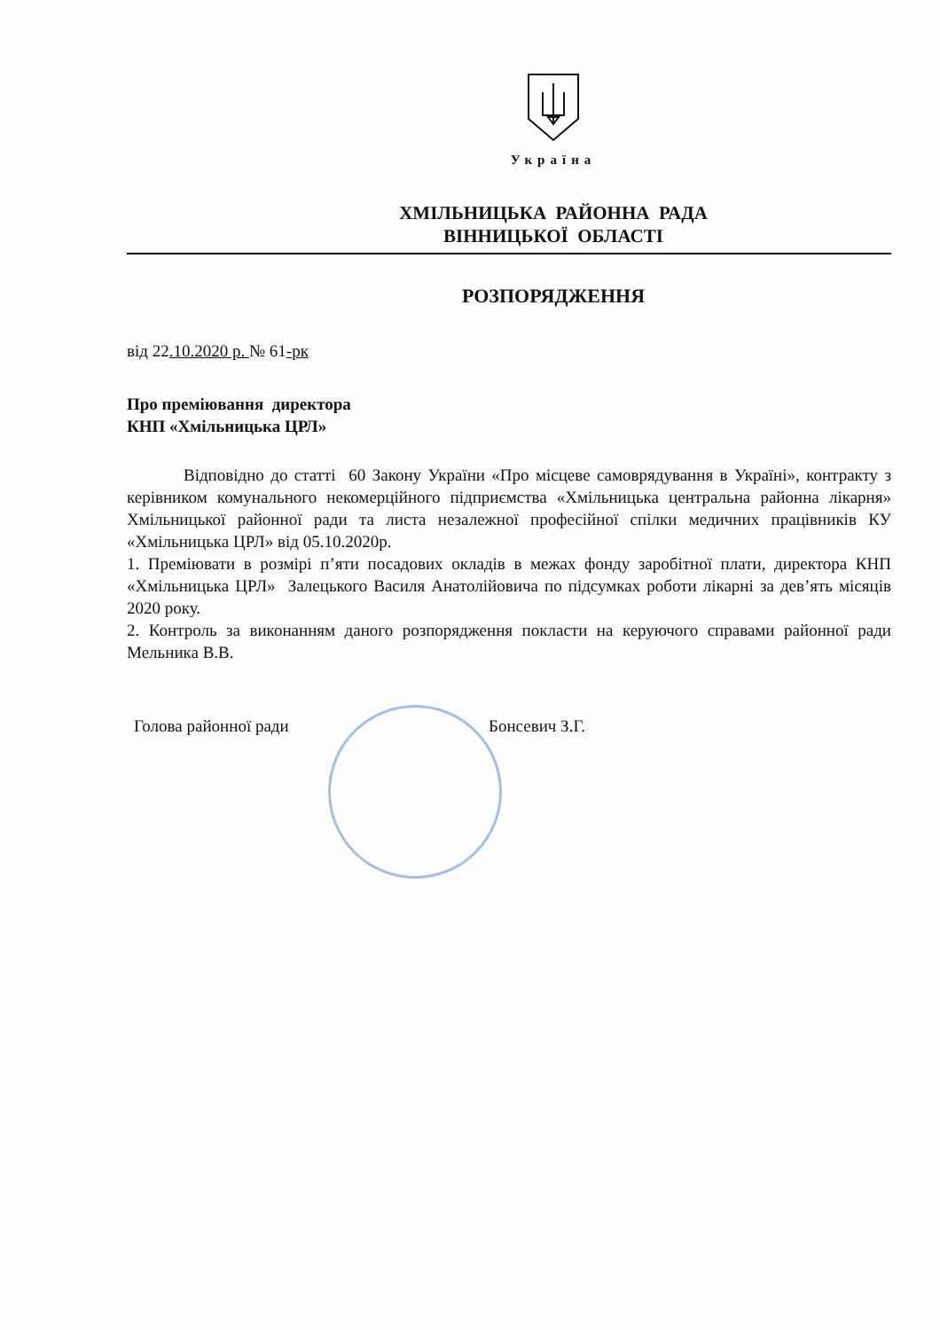Україна
ХМІЛЬНИЦЬКА РАЙОННА РАДА
ВІННИЦЬКОЇ ОБЛАСТІ
РОЗПОРЯДЖЕННЯ
від 22.10.2020 р. № 61-рк
Про преміювання директора
КНП «Хмільницька ЦРЛ»
Відповідно до статті 60 Закону України «Про місцеве самоврядування в Україні», контракту з керівником комунального некомерційного підприємства «Хмільницька центральна районна лікарня» Хмільницької районної ради та листа незалежної професійної спілки медичних працівників КУ «Хмільницька ЦРЛ» від 05.10.2020р.
1. Преміювати в розмірі п’яти посадових окладів в межах фонду заробітної плати, директора КНП «Хмільницька ЦРЛ» Залецького Василя Анатолійовича по підсумках роботи лікарні за дев’ять місяців 2020 року.
2. Контроль за виконанням даного розпорядження покласти на керуючого справами районної ради Мельника В.В.
Голова районної ради Бонсевич З.Г.